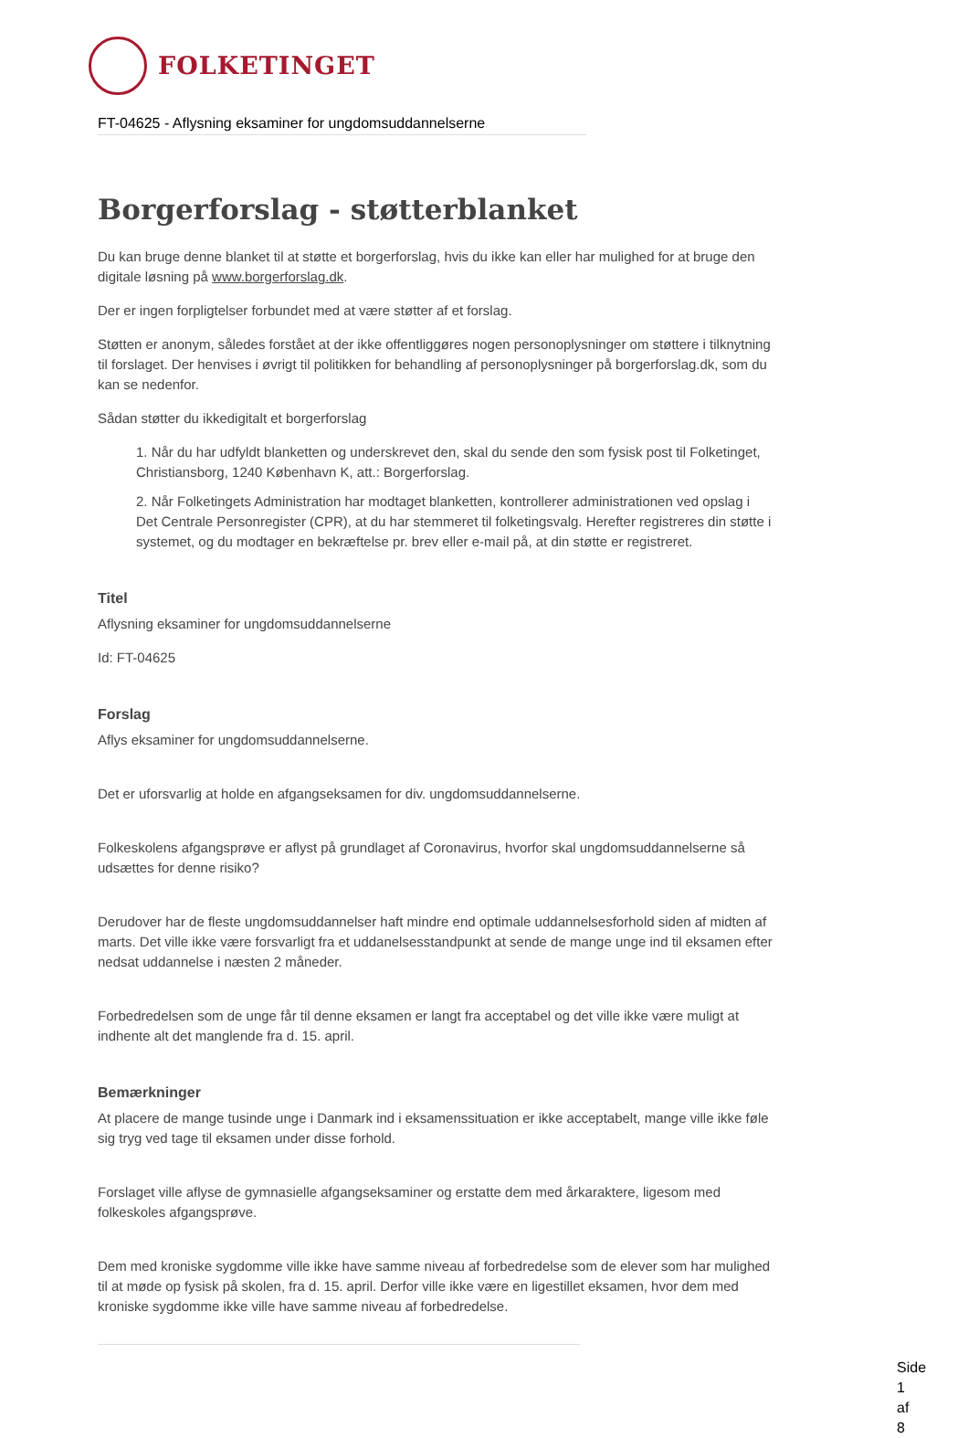FOLKETINGET
FT-04625 - Aflysning eksaminer for ungdomsuddannelserne
Borgerforslag - støtterblanket
Du kan bruge denne blanket til at støtte et borgerforslag, hvis du ikke kan eller har mulighed for at bruge den digitale løsning på www.borgerforslag.dk.
Der er ingen forpligtelser forbundet med at være støtter af et forslag.
Støtten er anonym, således forstået at der ikke offentliggøres nogen personoplysninger om støttere i tilknytning til forslaget. Der henvises i øvrigt til politikken for behandling af personoplysninger på borgerforslag.dk, som du kan se nedenfor.
Sådan støtter du ikkedigitalt et borgerforslag
1. Når du har udfyldt blanketten og underskrevet den, skal du sende den som fysisk post til Folketinget, Christiansborg, 1240 København K, att.: Borgerforslag.
2. Når Folketingets Administration har modtaget blanketten, kontrollerer administrationen ved opslag i Det Centrale Personregister (CPR), at du har stemmeret til folketingsvalg. Herefter registreres din støtte i systemet, og du modtager en bekræftelse pr. brev eller e-mail på, at din støtte er registreret.
Titel
Aflysning eksaminer for ungdomsuddannelserne
Id: FT-04625
Forslag
Aflys eksaminer for ungdomsuddannelserne.
Det er uforsvarlig at holde en afgangseksamen for div. ungdomsuddannelserne.
Folkeskolens afgangsprøve er aflyst på grundlaget af Coronavirus, hvorfor skal ungdomsuddannelserne så udsættes for denne risiko?
Derudover har de fleste ungdomsuddannelser haft mindre end optimale uddannelsesforhold siden af midten af marts. Det ville ikke være forsvarligt fra et uddanelsesstandpunkt at sende de mange unge ind til eksamen efter nedsat uddannelse i næsten 2 måneder.
Forbedredelsen som de unge får til denne eksamen er langt fra acceptabel og det ville ikke være muligt at indhente alt det manglende fra d. 15. april.
Bemærkninger
At placere de mange tusinde unge i Danmark ind i eksamenssituation er ikke acceptabelt, mange ville ikke føle sig tryg ved tage til eksamen under disse forhold.
Forslaget ville aflyse de gymnasielle afgangseksaminer og erstatte dem med årkaraktere, ligesom med folkeskoles afgangsprøve.
Dem med kroniske sygdomme ville ikke have samme niveau af forbedredelse som de elever som har mulighed til at møde op fysisk på skolen, fra d. 15. april. Derfor ville ikke være en ligestillet eksamen, hvor dem med kroniske sygdomme ikke ville have samme niveau af forbedredelse.
Side 1 af 8